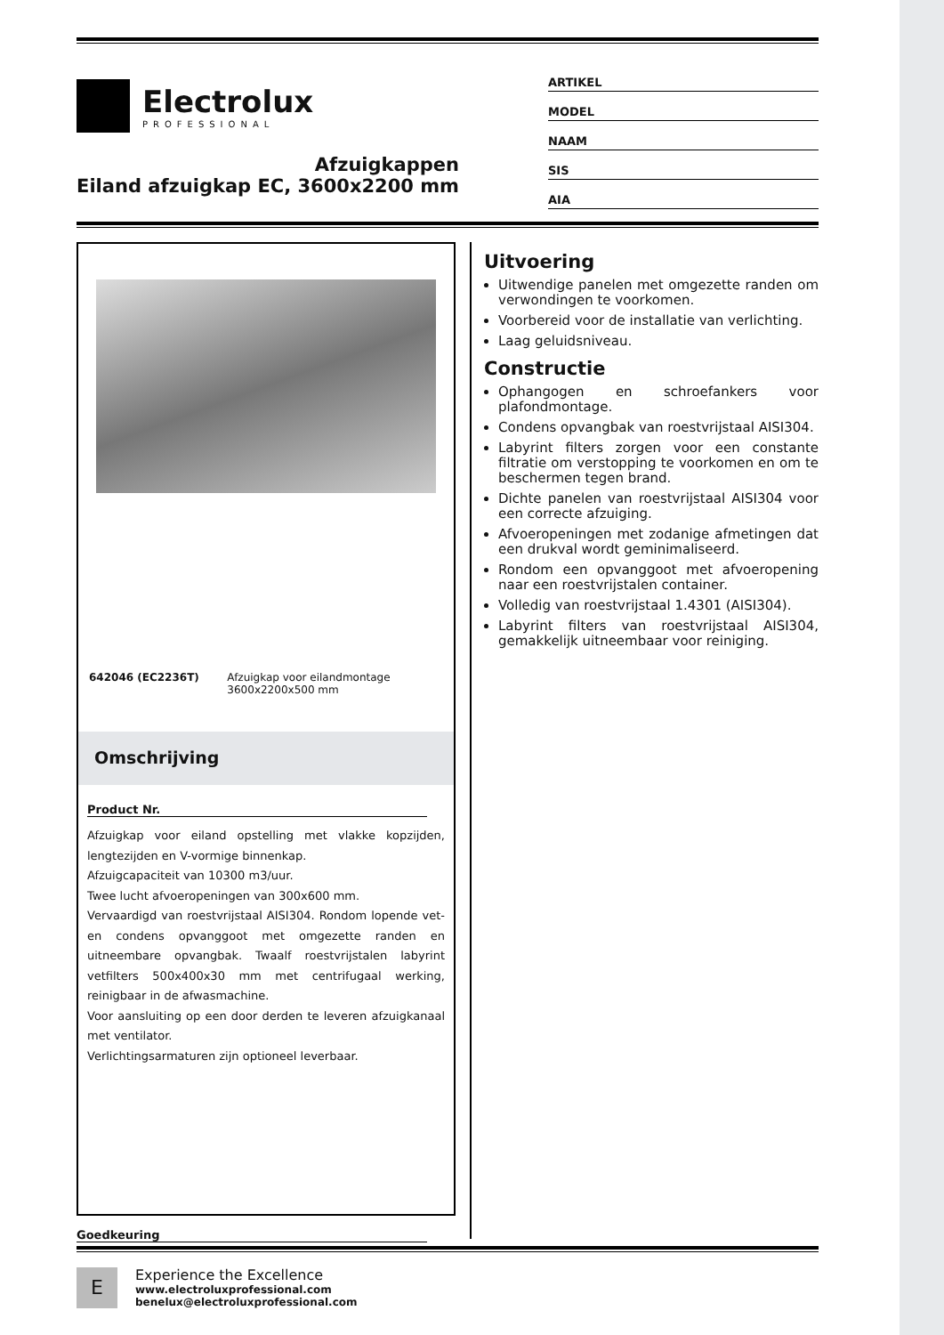Electrolux
PROFESSIONAL
Afzuigkappen
Eiland afzuigkap EC, 3600x2200 mm
ARTIKEL
MODEL
NAAM
SIS
AIA
642046 (EC2236T) Afzuigkap voor eilandmontage 3600x2200x500 mm
Omschrijving
Product Nr.
Afzuigkap voor eiland opstelling met vlakke kopzijden, lengtezijden en V-vormige binnenkap.
Afzuigcapaciteit van 10300 m3/uur.
Twee lucht afvoeropeningen van 300x600 mm.
Vervaardigd van roestvrijstaal AISI304. Rondom lopende vet- en condens opvanggoot met omgezette randen en uitneembare opvangbak. Twaalf roestvrijstalen labyrint vetfilters 500x400x30 mm met centrifugaal werking, reinigbaar in de afwasmachine.
Voor aansluiting op een door derden te leveren afzuigkanaal met ventilator.
Verlichtingsarmaturen zijn optioneel leverbaar.
Goedkeuring
Uitvoering
Uitwendige panelen met omgezette randen om verwondingen te voorkomen.
Voorbereid voor de installatie van verlichting.
Laag geluidsniveau.
Constructie
Ophangogen en schroefankers voor plafondmontage.
Condens opvangbak van roestvrijstaal AISI304.
Labyrint filters zorgen voor een constante filtratie om verstopping te voorkomen en om te beschermen tegen brand.
Dichte panelen van roestvrijstaal AISI304 voor een correcte afzuiging.
Afvoeropeningen met zodanige afmetingen dat een drukval wordt geminimaliseerd.
Rondom een opvanggoot met afvoeropening naar een roestvrijstalen container.
Volledig van roestvrijstaal 1.4301 (AISI304).
Labyrint filters van roestvrijstaal AISI304, gemakkelijk uitneembaar voor reiniging.
E
Experience the Excellence
www.electroluxprofessional.com
benelux@electroluxprofessional.com